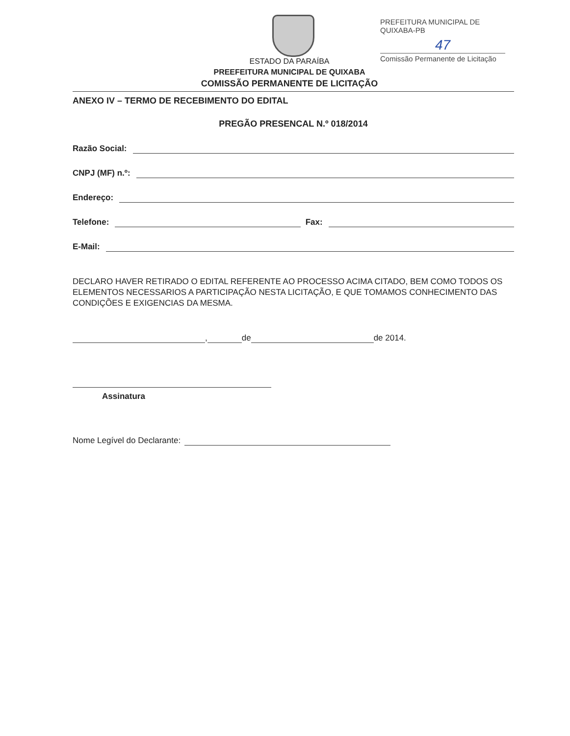PREFEITURA MUNICIPAL DE QUIXABA-PB
47
Comissão Permanente de Licitação
ESTADO DA PARAÍBA
PREEFEITURA MUNICIPAL DE QUIXABA
COMISSÃO PERMANENTE DE LICITAÇÃO
ANEXO IV – TERMO DE RECEBIMENTO DO EDITAL
PREGÃO PRESENCAL N.º 018/2014
Razão Social:
CNPJ (MF) n.º:
Endereço:
Telefone: Fax:
E-Mail:
DECLARO HAVER RETIRADO O EDITAL REFERENTE AO PROCESSO ACIMA CITADO, BEM COMO TODOS OS ELEMENTOS NECESSARIOS A PARTICIPAÇÃO NESTA LICITAÇÃO, E QUE TOMAMOS CONHECIMENTO DAS CONDIÇÕES E EXIGENCIAS DA MESMA.
, de de 2014.
Assinatura
Nome Legível do Declarante: